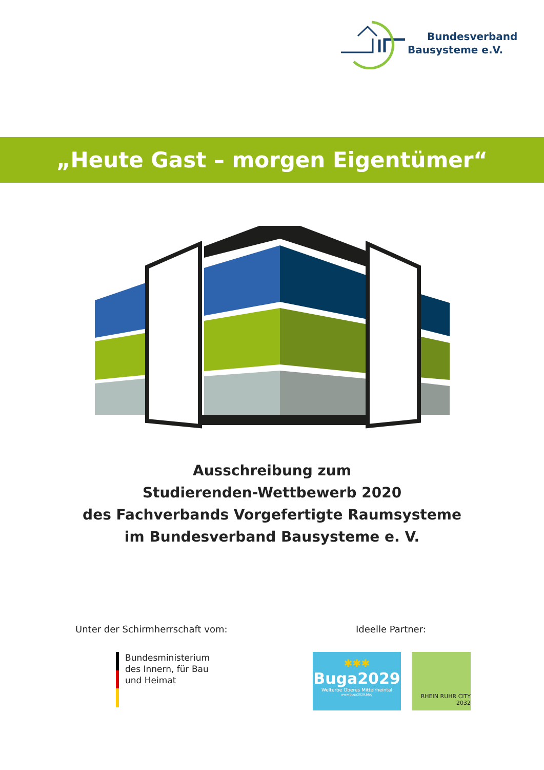Bundesverband
Bausysteme e.V.
„Heute Gast – morgen Eigentümer“
Ausschreibung zum
Studierenden-Wettbewerb 2020
des Fachverbands Vorgefertigte Raumsysteme
im Bundesverband Bausysteme e. V.
Unter der Schirmherrschaft vom:
Ideelle Partner:
Bundesministerium
des Innern, für Bau
und Heimat
✱✱✱
Buga2029
Welterbe Oberes Mittelrheintal
www.buga2029.blog
RHEIN RUHR CITY
2032